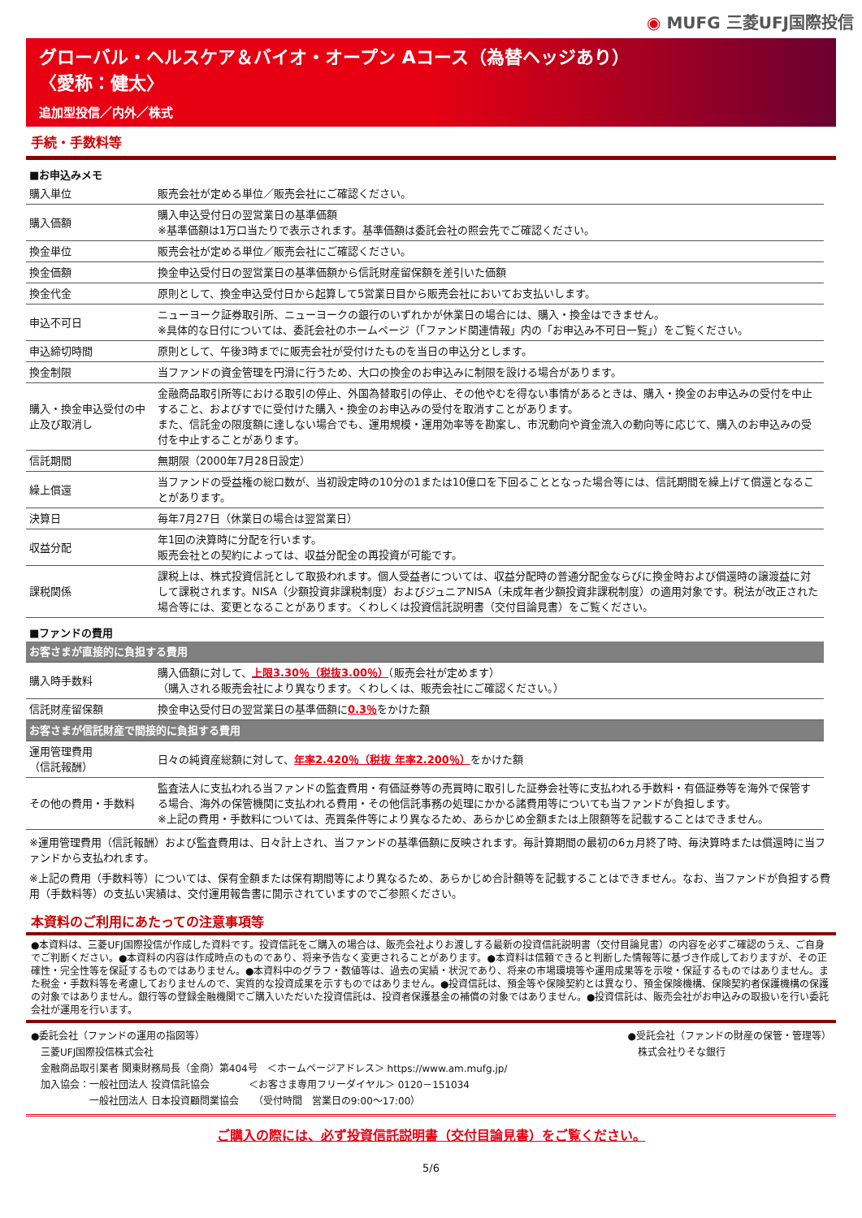◉ MUFG 三菱UFJ国際投信
グローバル・ヘルスケア＆バイオ・オープン Aコース（為替ヘッジあり）
〈愛称：健太〉
追加型投信／内外／株式
手続・手数料等
■お申込みメモ
| 購入単位 | 販売会社が定める単位／販売会社にご確認ください。 |
| 購入価額 | 購入申込受付日の翌営業日の基準価額 ※基準価額は1万口当たりで表示されます。基準価額は委託会社の照会先でご確認ください。 |
| 換金単位 | 販売会社が定める単位／販売会社にご確認ください。 |
| 換金価額 | 換金申込受付日の翌営業日の基準価額から信託財産留保額を差引いた価額 |
| 換金代金 | 原則として、換金申込受付日から起算して5営業日目から販売会社においてお支払いします。 |
| 申込不可日 | ニューヨーク証券取引所、ニューヨークの銀行のいずれかが休業日の場合には、購入・換金はできません。 ※具体的な日付については、委託会社のホームページ（「ファンド関連情報」内の「お申込み不可日一覧」）をご覧ください。 |
| 申込締切時間 | 原則として、午後3時までに販売会社が受付けたものを当日の申込分とします。 |
| 換金制限 | 当ファンドの資金管理を円滑に行うため、大口の換金のお申込みに制限を設ける場合があります。 |
| 購入・換金申込受付の中止及び取消し | 金融商品取引所等における取引の停止、外国為替取引の停止、その他やむを得ない事情があるときは、購入・換金のお申込みの受付を中止すること、およびすでに受付けた購入・換金のお申込みの受付を取消すことがあります。 また、信託金の限度額に達しない場合でも、運用規模・運用効率等を勘案し、市況動向や資金流入の動向等に応じて、購入のお申込みの受付を中止することがあります。 |
| 信託期間 | 無期限（2000年7月28日設定） |
| 繰上償還 | 当ファンドの受益権の総口数が、当初設定時の10分の1または10億口を下回ることとなった場合等には、信託期間を繰上げて償還となることがあります。 |
| 決算日 | 毎年7月27日（休業日の場合は翌営業日） |
| 収益分配 | 年1回の決算時に分配を行います。 販売会社との契約によっては、収益分配金の再投資が可能です。 |
| 課税関係 | 課税上は、株式投資信託として取扱われます。個人受益者については、収益分配時の普通分配金ならびに換金時および償還時の譲渡益に対して課税されます。NISA（少額投資非課税制度）およびジュニアNISA（未成年者少額投資非課税制度）の適用対象です。税法が改正された場合等には、変更となることがあります。くわしくは投資信託説明書（交付目論見書）をご覧ください。 |
■ファンドの費用
| お客さまが直接的に負担する費用 | |
| 購入時手数料 | 購入価額に対して、 上限3.30％（税抜3.00％） （販売会社が定めます） （購入される販売会社により異なります。くわしくは、販売会社にご確認ください。） |
| 信託財産留保額 | 換金申込受付日の翌営業日の基準価額に 0.3％ をかけた額 |
| お客さまが信託財産で間接的に負担する費用 | |
| 運用管理費用 （信託報酬） | 日々の純資産総額に対して、 年率2.420％（税抜 年率2.200％） をかけた額 |
| その他の費用・手数料 | 監査法人に支払われる当ファンドの監査費用・有価証券等の売買時に取引した証券会社等に支払われる手数料・有価証券等を海外で保管する場合、海外の保管機関に支払われる費用・その他信託事務の処理にかかる諸費用等についても当ファンドが負担します。 ※上記の費用・手数料については、売買条件等により異なるため、あらかじめ金額または上限額等を記載することはできません。 |
※運用管理費用（信託報酬）および監査費用は、日々計上され、当ファンドの基準価額に反映されます。毎計算期間の最初の6ヵ月終了時、毎決算時または償還時に当ファンドから支払われます。
※上記の費用（手数料等）については、保有金額または保有期間等により異なるため、あらかじめ合計額等を記載することはできません。なお、当ファンドが負担する費用（手数料等）の支払い実績は、交付運用報告書に開示されていますのでご参照ください。
本資料のご利用にあたっての注意事項等
●本資料は、三菱UFJ国際投信が作成した資料です。投資信託をご購入の場合は、販売会社よりお渡しする最新の投資信託説明書（交付目論見書）の内容を必ずご確認のうえ、ご自身でご判断ください。●本資料の内容は作成時点のものであり、将来予告なく変更されることがあります。●本資料は信頼できると判断した情報等に基づき作成しておりますが、その正確性・完全性等を保証するものではありません。●本資料中のグラフ・数値等は、過去の実績・状況であり、将来の市場環境等や運用成果等を示唆・保証するものではありません。また税金・手数料等を考慮しておりませんので、実質的な投資成果を示すものではありません。●投資信託は、預金等や保険契約とは異なり、預金保険機構、保険契約者保護機構の保護の対象ではありません。銀行等の登録金融機関でご購入いただいた投資信託は、投資者保護基金の補償の対象ではありません。●投資信託は、販売会社がお申込みの取扱いを行い委託会社が運用を行います。
●委託会社（ファンドの運用の指図等）
　三菱UFJ国際投信株式会社
　金融商品取引業者 関東財務局長（金商）第404号　＜ホームページアドレス＞ https://www.am.mufg.jp/
　加入協会：一般社団法人 投資信託協会　　　　＜お客さま専用フリーダイヤル＞ 0120－151034
　　　　　　一般社団法人 日本投資顧問業協会　　（受付時間　営業日の9:00～17:00）
●受託会社（ファンドの財産の保管・管理等）
　株式会社りそな銀行
ご購入の際には、必ず投資信託説明書（交付目論見書）をご覧ください。
5/6